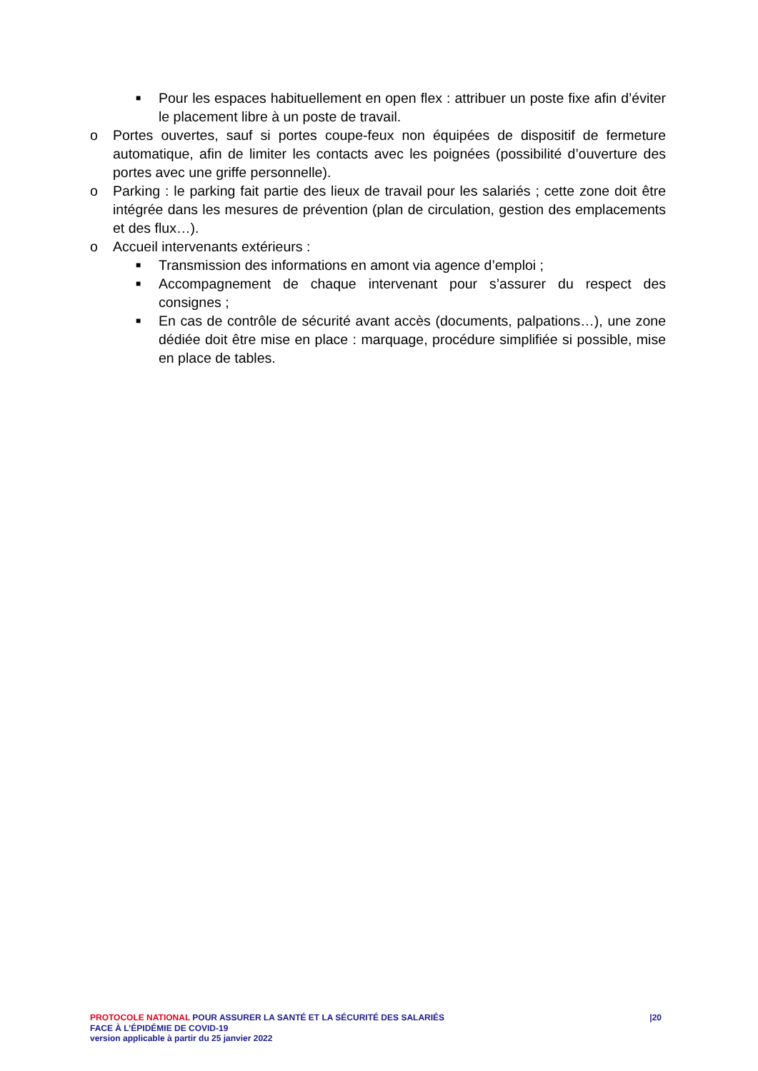■ Pour les espaces habituellement en open flex : attribuer un poste fixe afin d’éviter le placement libre à un poste de travail.
o Portes ouvertes, sauf si portes coupe-feux non équipées de dispositif de fermeture automatique, afin de limiter les contacts avec les poignées (possibilité d’ouverture des portes avec une griffe personnelle).
o Parking : le parking fait partie des lieux de travail pour les salariés ; cette zone doit être intégrée dans les mesures de prévention (plan de circulation, gestion des emplacements et des flux…).
o Accueil intervenants extérieurs :
■ Transmission des informations en amont via agence d’emploi ;
■ Accompagnement de chaque intervenant pour s’assurer du respect des consignes ;
■ En cas de contrôle de sécurité avant accès (documents, palpations…), une zone dédiée doit être mise en place : marquage, procédure simplifiée si possible, mise en place de tables.
PROTOCOLE NATIONAL POUR ASSURER LA SANTÉ ET LA SÉCURITÉ DES SALARIÉS |20
FACE À L’ÉPIDÉMIE DE COVID-19
version applicable à partir du 25 janvier 2022